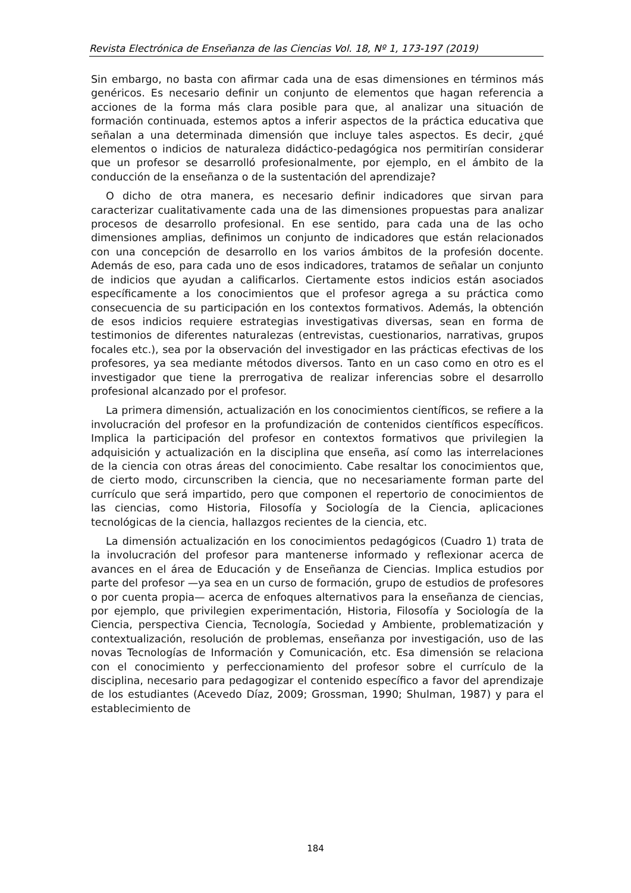Revista Electrónica de Enseñanza de las Ciencias Vol. 18, Nº 1, 173-197 (2019)
Sin embargo, no basta con afirmar cada una de esas dimensiones en términos más genéricos. Es necesario definir un conjunto de elementos que hagan referencia a acciones de la forma más clara posible para que, al analizar una situación de formación continuada, estemos aptos a inferir aspectos de la práctica educativa que señalan a una determinada dimensión que incluye tales aspectos. Es decir, ¿qué elementos o indicios de naturaleza didáctico-pedagógica nos permitirían considerar que un profesor se desarrolló profesionalmente, por ejemplo, en el ámbito de la conducción de la enseñanza o de la sustentación del aprendizaje?
O dicho de otra manera, es necesario definir indicadores que sirvan para caracterizar cualitativamente cada una de las dimensiones propuestas para analizar procesos de desarrollo profesional. En ese sentido, para cada una de las ocho dimensiones amplias, definimos un conjunto de indicadores que están relacionados con una concepción de desarrollo en los varios ámbitos de la profesión docente. Además de eso, para cada uno de esos indicadores, tratamos de señalar un conjunto de indicios que ayudan a calificarlos. Ciertamente estos indicios están asociados específicamente a los conocimientos que el profesor agrega a su práctica como consecuencia de su participación en los contextos formativos. Además, la obtención de esos indicios requiere estrategias investigativas diversas, sean en forma de testimonios de diferentes naturalezas (entrevistas, cuestionarios, narrativas, grupos focales etc.), sea por la observación del investigador en las prácticas efectivas de los profesores, ya sea mediante métodos diversos. Tanto en un caso como en otro es el investigador que tiene la prerrogativa de realizar inferencias sobre el desarrollo profesional alcanzado por el profesor.
La primera dimensión, actualización en los conocimientos científicos, se refiere a la involucración del profesor en la profundización de contenidos científicos específicos. Implica la participación del profesor en contextos formativos que privilegien la adquisición y actualización en la disciplina que enseña, así como las interrelaciones de la ciencia con otras áreas del conocimiento. Cabe resaltar los conocimientos que, de cierto modo, circunscriben la ciencia, que no necesariamente forman parte del currículo que será impartido, pero que componen el repertorio de conocimientos de las ciencias, como Historia, Filosofía y Sociología de la Ciencia, aplicaciones tecnológicas de la ciencia, hallazgos recientes de la ciencia, etc.
La dimensión actualización en los conocimientos pedagógicos (Cuadro 1) trata de la involucración del profesor para mantenerse informado y reflexionar acerca de avances en el área de Educación y de Enseñanza de Ciencias. Implica estudios por parte del profesor —ya sea en un curso de formación, grupo de estudios de profesores o por cuenta propia— acerca de enfoques alternativos para la enseñanza de ciencias, por ejemplo, que privilegien experimentación, Historia, Filosofía y Sociología de la Ciencia, perspectiva Ciencia, Tecnología, Sociedad y Ambiente, problematización y contextualización, resolución de problemas, enseñanza por investigación, uso de las novas Tecnologías de Información y Comunicación, etc. Esa dimensión se relaciona con el conocimiento y perfeccionamiento del profesor sobre el currículo de la disciplina, necesario para pedagogizar el contenido específico a favor del aprendizaje de los estudiantes (Acevedo Díaz, 2009; Grossman, 1990; Shulman, 1987) y para el establecimiento de
184